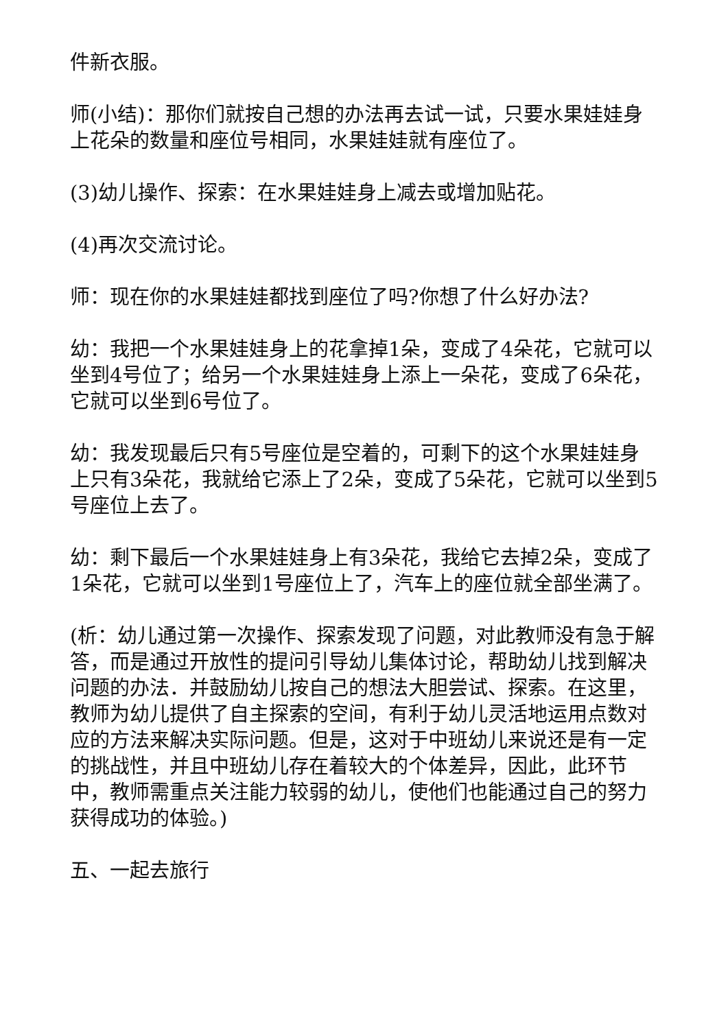件新衣服。
师(小结)：那你们就按自己想的办法再去试一试，只要水果娃娃身上花朵的数量和座位号相同，水果娃娃就有座位了。
(3)幼儿操作、探索：在水果娃娃身上减去或增加贴花。
(4)再次交流讨论。
师：现在你的水果娃娃都找到座位了吗?你想了什么好办法?
幼：我把一个水果娃娃身上的花拿掉1朵，变成了4朵花，它就可以坐到4号位了；给另一个水果娃娃身上添上一朵花，变成了6朵花，它就可以坐到6号位了。
幼：我发现最后只有5号座位是空着的，可剩下的这个水果娃娃身上只有3朵花，我就给它添上了2朵，变成了5朵花，它就可以坐到5号座位上去了。
幼：剩下最后一个水果娃娃身上有3朵花，我给它去掉2朵，变成了1朵花，它就可以坐到1号座位上了，汽车上的座位就全部坐满了。
(析：幼儿通过第一次操作、探索发现了问题，对此教师没有急于解答，而是通过开放性的提问引导幼儿集体讨论，帮助幼儿找到解决问题的办法．并鼓励幼儿按自己的想法大胆尝试、探索。在这里，教师为幼儿提供了自主探索的空间，有利于幼儿灵活地运用点数对应的方法来解决实际问题。但是，这对于中班幼儿来说还是有一定的挑战性，并且中班幼儿存在着较大的个体差异，因此，此环节中，教师需重点关注能力较弱的幼儿，使他们也能通过自己的努力获得成功的体验。)
五、一起去旅行